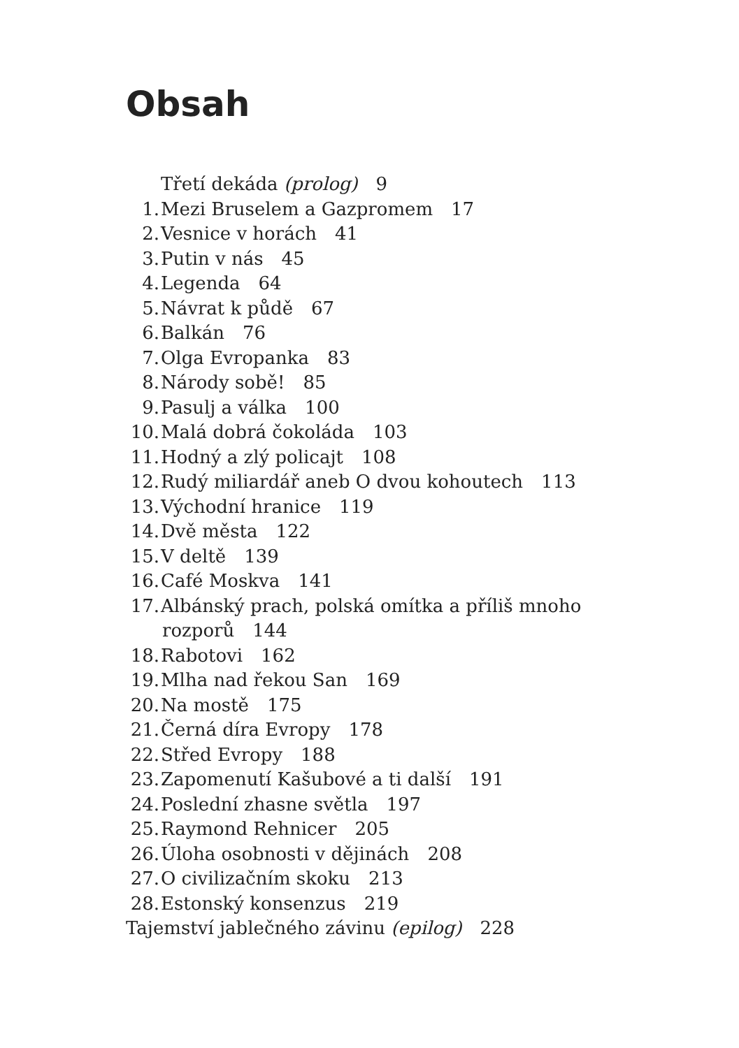Obsah
Třetí dekáda (prolog) 9
1. Mezi Bruselem a Gazpromem 17
2. Vesnice v horách 41
3. Putin v nás 45
4. Legenda 64
5. Návrat k půdě 67
6. Balkán 76
7. Olga Evropanka 83
8. Národy sobě! 85
9. Pasulj a válka 100
10. Malá dobrá čokoláda 103
11. Hodný a zlý policajt 108
12. Rudý miliardář aneb O dvou kohoutech 113
13. Východní hranice 119
14. Dvě města 122
15. V deltě 139
16. Café Moskva 141
17. Albánský prach, polská omítka a příliš mnoho
rozporů 144
18. Rabotovi 162
19. Mlha nad řekou San 169
20. Na mostě 175
21. Černá díra Evropy 178
22. Střed Evropy 188
23. Zapomenutí Kašubové a ti další 191
24. Poslední zhasne světla 197
25. Raymond Rehnicer 205
26. Úloha osobnosti v dějinách 208
27. O civilizačním skoku 213
28. Estonský konsenzus 219
Tajemství jablečného závinu (epilog) 228